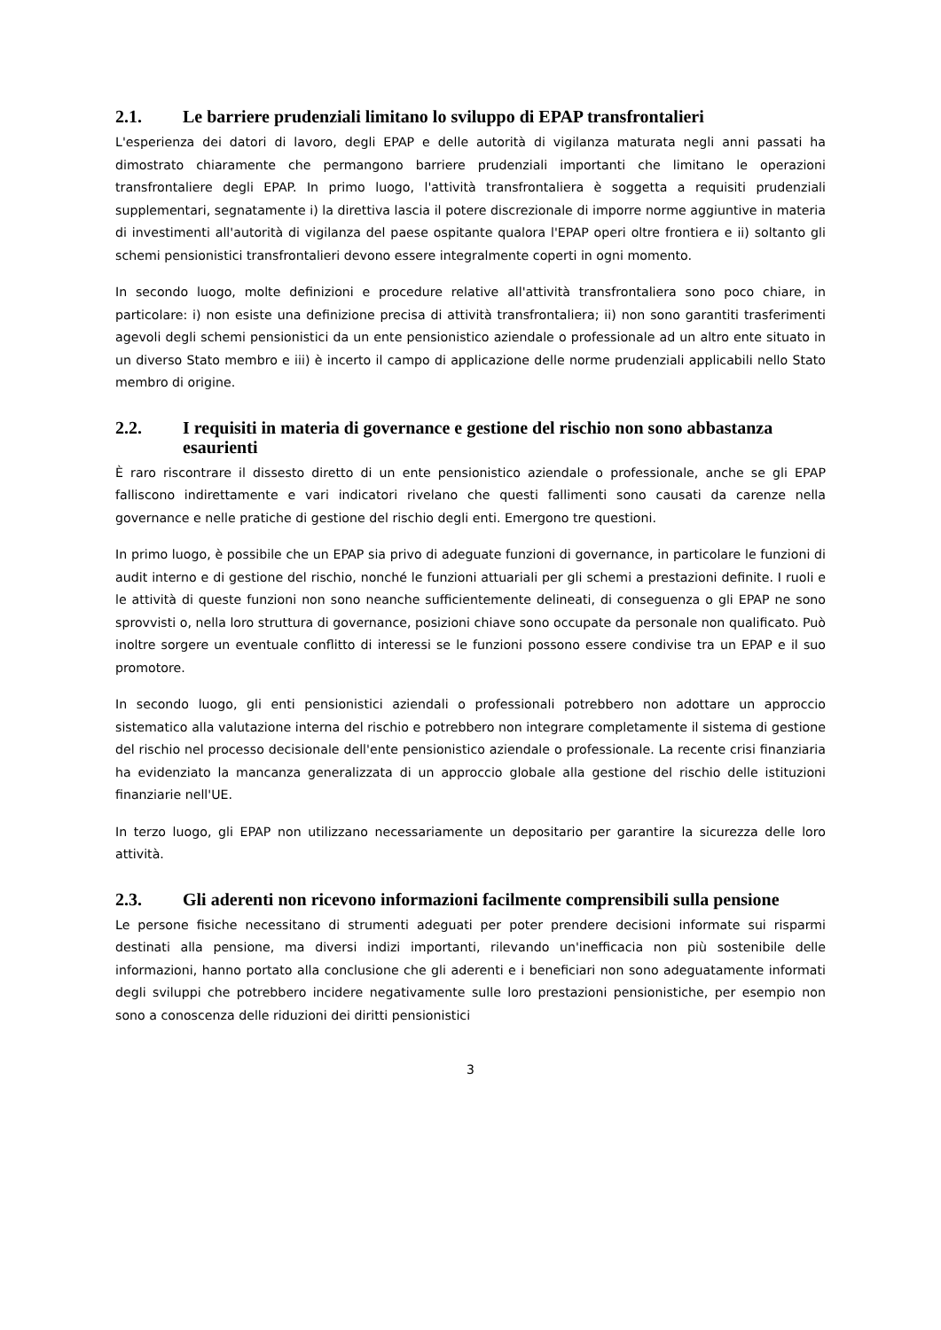2.1. Le barriere prudenziali limitano lo sviluppo di EPAP transfrontalieri
L'esperienza dei datori di lavoro, degli EPAP e delle autorità di vigilanza maturata negli anni passati ha dimostrato chiaramente che permangono barriere prudenziali importanti che limitano le operazioni transfrontaliere degli EPAP. In primo luogo, l'attività transfrontaliera è soggetta a requisiti prudenziali supplementari, segnatamente i) la direttiva lascia il potere discrezionale di imporre norme aggiuntive in materia di investimenti all'autorità di vigilanza del paese ospitante qualora l'EPAP operi oltre frontiera e ii) soltanto gli schemi pensionistici transfrontalieri devono essere integralmente coperti in ogni momento.
In secondo luogo, molte definizioni e procedure relative all'attività transfrontaliera sono poco chiare, in particolare: i) non esiste una definizione precisa di attività transfrontaliera; ii) non sono garantiti trasferimenti agevoli degli schemi pensionistici da un ente pensionistico aziendale o professionale ad un altro ente situato in un diverso Stato membro e iii) è incerto il campo di applicazione delle norme prudenziali applicabili nello Stato membro di origine.
2.2. I requisiti in materia di governance e gestione del rischio non sono abbastanza esaurienti
È raro riscontrare il dissesto diretto di un ente pensionistico aziendale o professionale, anche se gli EPAP falliscono indirettamente e vari indicatori rivelano che questi fallimenti sono causati da carenze nella governance e nelle pratiche di gestione del rischio degli enti. Emergono tre questioni.
In primo luogo, è possibile che un EPAP sia privo di adeguate funzioni di governance, in particolare le funzioni di audit interno e di gestione del rischio, nonché le funzioni attuariali per gli schemi a prestazioni definite. I ruoli e le attività di queste funzioni non sono neanche sufficientemente delineati, di conseguenza o gli EPAP ne sono sprovvisti o, nella loro struttura di governance, posizioni chiave sono occupate da personale non qualificato. Può inoltre sorgere un eventuale conflitto di interessi se le funzioni possono essere condivise tra un EPAP e il suo promotore.
In secondo luogo, gli enti pensionistici aziendali o professionali potrebbero non adottare un approccio sistematico alla valutazione interna del rischio e potrebbero non integrare completamente il sistema di gestione del rischio nel processo decisionale dell'ente pensionistico aziendale o professionale. La recente crisi finanziaria ha evidenziato la mancanza generalizzata di un approccio globale alla gestione del rischio delle istituzioni finanziarie nell'UE.
In terzo luogo, gli EPAP non utilizzano necessariamente un depositario per garantire la sicurezza delle loro attività.
2.3. Gli aderenti non ricevono informazioni facilmente comprensibili sulla pensione
Le persone fisiche necessitano di strumenti adeguati per poter prendere decisioni informate sui risparmi destinati alla pensione, ma diversi indizi importanti, rilevando un'inefficacia non più sostenibile delle informazioni, hanno portato alla conclusione che gli aderenti e i beneficiari non sono adeguatamente informati degli sviluppi che potrebbero incidere negativamente sulle loro prestazioni pensionistiche, per esempio non sono a conoscenza delle riduzioni dei diritti pensionistici
3